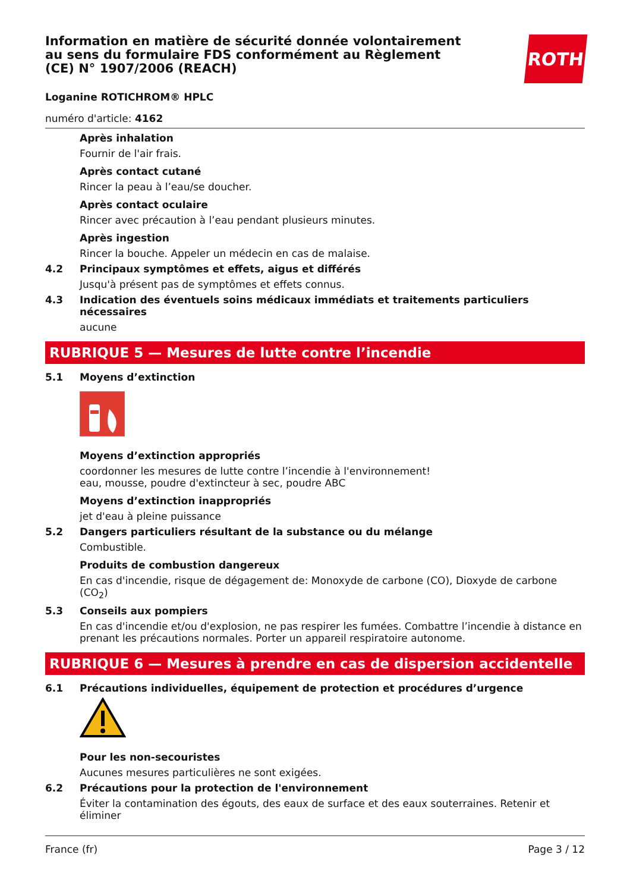ROTH
Information en matière de sécurité donnée volontairement au sens du formulaire FDS conformément au Règlement (CE) N° 1907/2006 (REACH)
Loganine ROTICHROM® HPLC
numéro d'article: 4162
Après inhalation
Fournir de l'air frais.
Après contact cutané
Rincer la peau à l’eau/se doucher.
Après contact oculaire
Rincer avec précaution à l’eau pendant plusieurs minutes.
Après ingestion
Rincer la bouche. Appeler un médecin en cas de malaise.
4.2 Principaux symptômes et effets, aigus et différés
Jusqu'à présent pas de symptômes et effets connus.
4.3 Indication des éventuels soins médicaux immédiats et traitements particuliers nécessaires
aucune
RUBRIQUE 5 — Mesures de lutte contre l’incendie
5.1 Moyens d’extinction
Moyens d’extinction appropriés
coordonner les mesures de lutte contre l’incendie à l'environnement!
eau, mousse, poudre d'extincteur à sec, poudre ABC
Moyens d’extinction inappropriés
jet d'eau à pleine puissance
5.2 Dangers particuliers résultant de la substance ou du mélange
Combustible.
Produits de combustion dangereux
En cas d'incendie, risque de dégagement de: Monoxyde de carbone (CO), Dioxyde de carbone (CO<sub>2</sub>)
5.3 Conseils aux pompiers
En cas d'incendie et/ou d'explosion, ne pas respirer les fumées. Combattre l’incendie à distance en prenant les précautions normales. Porter un appareil respiratoire autonome.
RUBRIQUE 6 — Mesures à prendre en cas de dispersion accidentelle
6.1 Précautions individuelles, équipement de protection et procédures d’urgence
Pour les non-secouristes
Aucunes mesures particulières ne sont exigées.
6.2 Précautions pour la protection de l'environnement
Éviter la contamination des égouts, des eaux de surface et des eaux souterraines. Retenir et éliminer
France (fr) Page 3 / 12